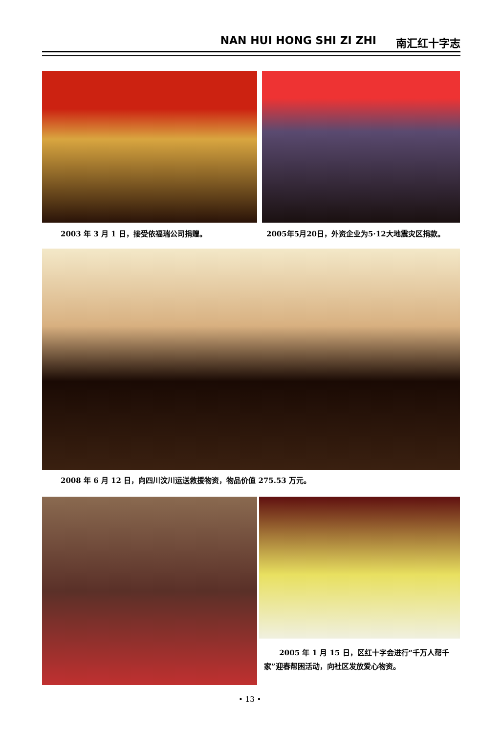NAN HUI HONG SHI ZI ZHI 南汇红十字志
2003 年 3 月 1 日，接受依福瑞公司捐赠。
2005年5月20日，外资企业为5·12大地震灾区捐款。
2008 年 6 月 12 日，向四川汶川运送救援物资，物品价值 275.53 万元。
2005 年 1 月 15 日，区红十字会进行“千万人帮千家”迎春帮困活动，向社区发放爱心物资。
• 13 •